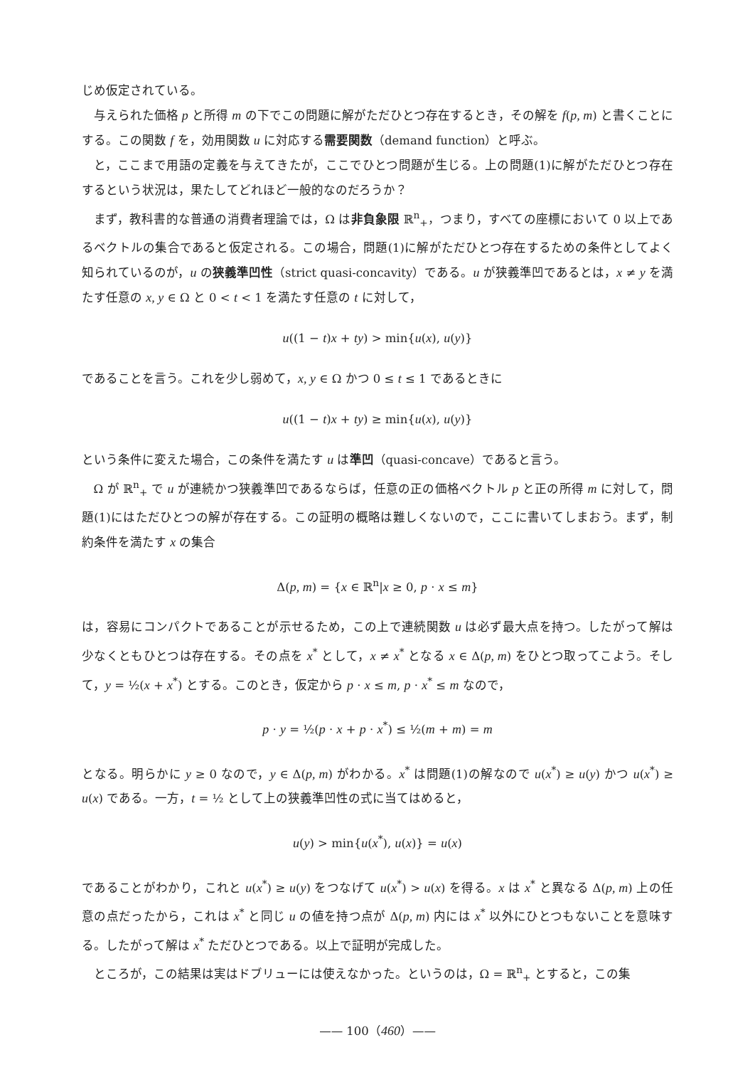じめ仮定されている。
与えられた価格 p と所得 m の下でこの問題に解がただひとつ存在するとき，その解を f(p, m) と書くことにする。この関数 f を，効用関数 u に対応する需要関数（demand function）と呼ぶ。
と，ここまで用語の定義を与えてきたが，ここでひとつ問題が生じる。上の問題(1)に解がただひとつ存在するという状況は，果たしてどれほど一般的なのだろうか？
まず，教科書的な普通の消費者理論では，Ω は非負象限 ℝ<sup>n</sup><sub>+</sub>，つまり，すべての座標において 0 以上であるベクトルの集合であると仮定される。この場合，問題(1)に解がただひとつ存在するための条件としてよく知られているのが，u の狭義準凹性（strict quasi-concavity）である。u が狭義準凹であるとは，x ≠ y を満たす任意の x, y ∈ Ω と 0 < t < 1 を満たす任意の t に対して，
u((1 − t)x + ty) > min{u(x), u(y)}
であることを言う。これを少し弱めて，x, y ∈ Ω かつ 0 ≤ t ≤ 1 であるときに
u((1 − t)x + ty) ≥ min{u(x), u(y)}
という条件に変えた場合，この条件を満たす u は準凹（quasi-concave）であると言う。
Ω が ℝ<sup>n</sup><sub>+</sub> で u が連続かつ狭義準凹であるならば，任意の正の価格ベクトル p と正の所得 m に対して，問題(1)にはただひとつの解が存在する。この証明の概略は難しくないので，ここに書いてしまおう。まず，制約条件を満たす x の集合
Δ(p, m) = {x ∈ ℝ<sup>n</sup>|x ≥ 0, p · x ≤ m}
は，容易にコンパクトであることが示せるため，この上で連続関数 u は必ず最大点を持つ。したがって解は少なくともひとつは存在する。その点を x<sup>*</sup> として，x ≠ x<sup>*</sup> となる x ∈ Δ(p, m) をひとつ取ってこよう。そして，y = ½(x + x<sup>*</sup>) とする。このとき，仮定から p · x ≤ m, p · x<sup>*</sup> ≤ m なので，
p · y = ½(p · x + p · x<sup>*</sup>) ≤ ½(m + m) = m
となる。明らかに y ≥ 0 なので，y ∈ Δ(p, m) がわかる。x<sup>*</sup> は問題(1)の解なので u(x<sup>*</sup>) ≥ u(y) かつ u(x<sup>*</sup>) ≥ u(x) である。一方，t = ½ として上の狭義準凹性の式に当てはめると，
u(y) > min{u(x<sup>*</sup>), u(x)} = u(x)
であることがわかり，これと u(x<sup>*</sup>) ≥ u(y) をつなげて u(x<sup>*</sup>) > u(x) を得る。x は x<sup>*</sup> と異なる Δ(p, m) 上の任意の点だったから，これは x<sup>*</sup> と同じ u の値を持つ点が Δ(p, m) 内には x<sup>*</sup> 以外にひとつもないことを意味する。したがって解は x<sup>*</sup> ただひとつである。以上で証明が完成した。
ところが，この結果は実はドブリューには使えなかった。というのは，Ω = ℝ<sup>n</sup><sub>+</sub> とすると，この集
—— 100（460）——